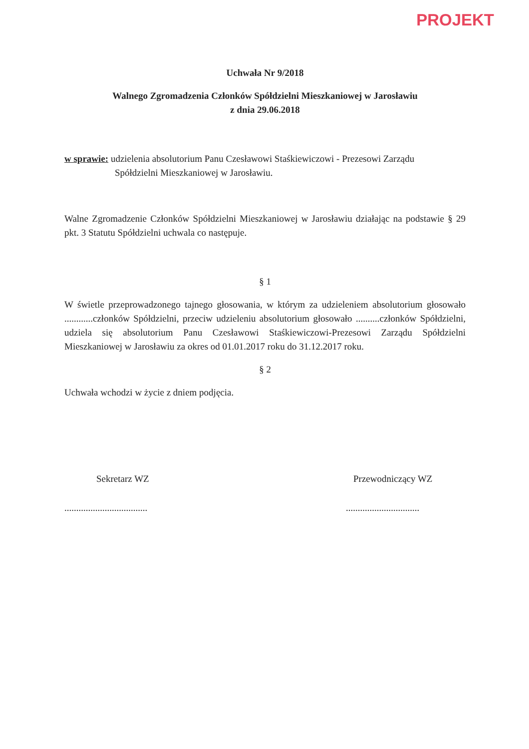PROJEKT
Uchwała Nr 9/2018
Walnego Zgromadzenia Członków Spółdzielni Mieszkaniowej w Jarosławiu
z dnia 29.06.2018
w sprawie: udzielenia absolutorium Panu Czesławowi Staśkiewiczowi - Prezesowi Zarządu
Spółdzielni Mieszkaniowej w Jarosławiu.
Walne Zgromadzenie Członków Spółdzielni Mieszkaniowej w Jarosławiu działając na podstawie § 29 pkt. 3 Statutu Spółdzielni uchwala co następuje.
§ 1
W świetle przeprowadzonego tajnego głosowania, w którym za udzieleniem absolutorium głosowało ............członków Spółdzielni, przeciw udzieleniu absolutorium głosowało ..........członków Spółdzielni, udziela się absolutorium Panu Czesławowi Staśkiewiczowi-Prezesowi Zarządu Spółdzielni Mieszkaniowej w Jarosławiu za okres od 01.01.2017 roku do 31.12.2017 roku.
§ 2
Uchwała wchodzi w życie z dniem podjęcia.
Sekretarz WZ
...................................
Przewodniczący WZ
...............................